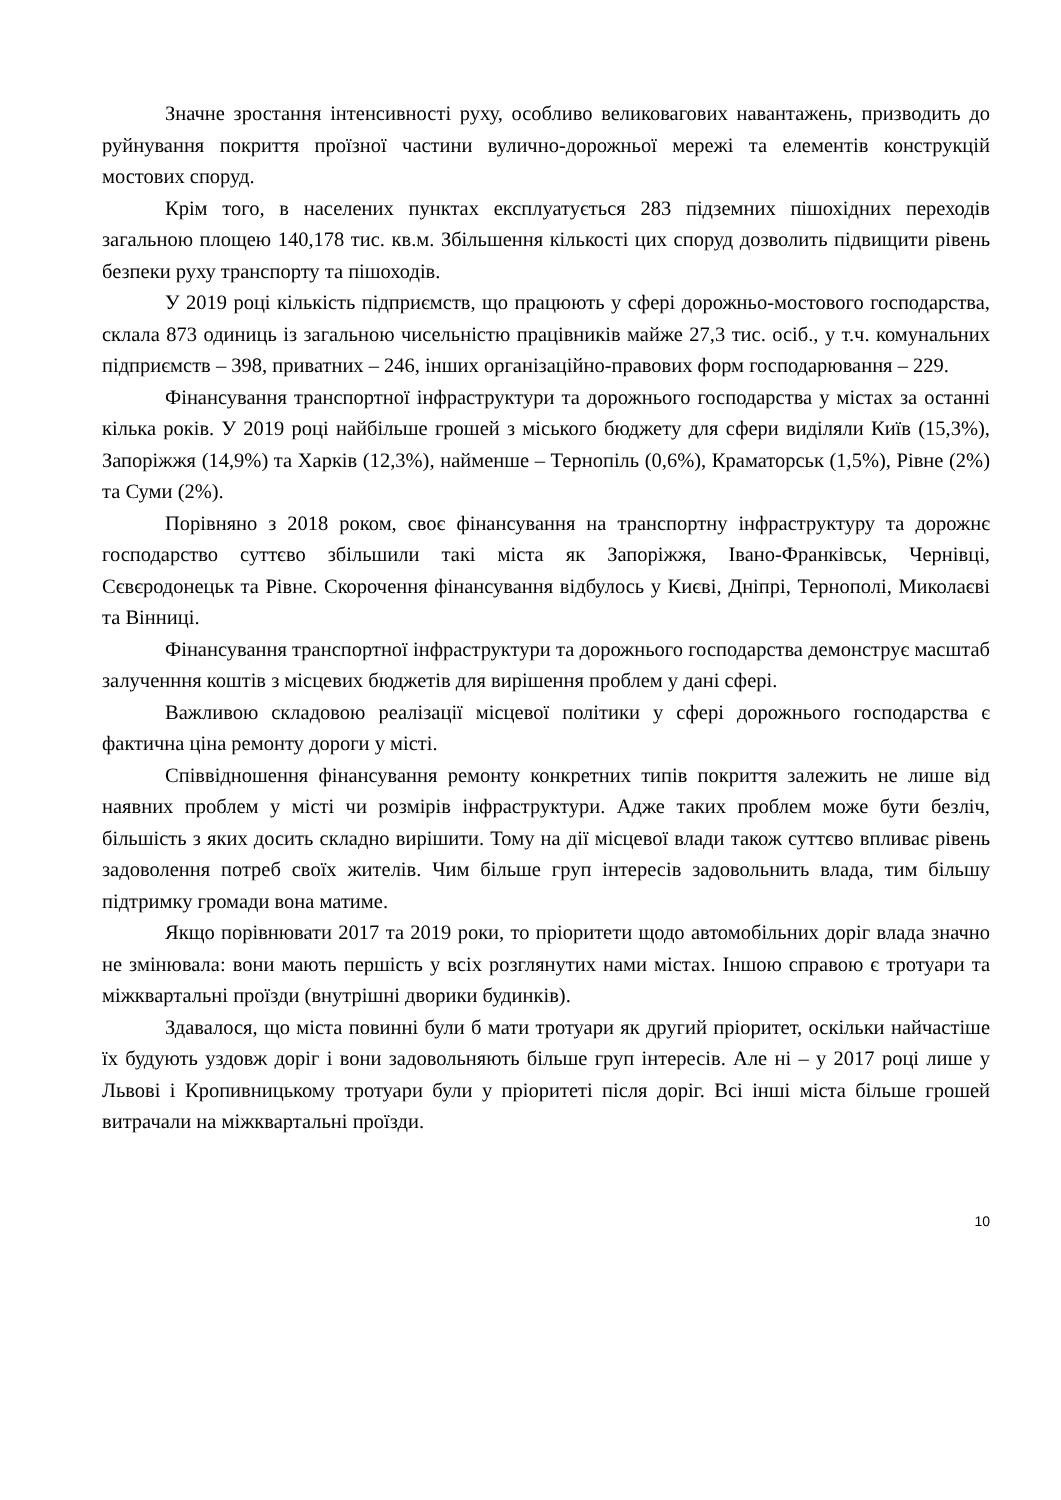Значне зростання інтенсивності руху, особливо великовагових навантажень, призводить до руйнування покриття проїзної частини вулично-дорожньої мережі та елементів конструкцій мостових споруд.
Крім того, в населених пунктах експлуатується 283 підземних пішохідних переходів загальною площею 140,178 тис. кв.м. Збільшення кількості цих споруд дозволить підвищити рівень безпеки руху транспорту та пішоходів.
У 2019 році кількість підприємств, що працюють у сфері дорожньо-мостового господарства, склала 873 одиниць із загальною чисельністю працівників майже 27,3 тис. осіб., у т.ч. комунальних підприємств – 398, приватних – 246, інших організаційно-правових форм господарювання – 229.
Фінансування транспортної інфраструктури та дорожнього господарства у містах за останні кілька років. У 2019 році найбільше грошей з міського бюджету для сфери виділяли Київ (15,3%), Запоріжжя (14,9%) та Харків (12,3%), найменше – Тернопіль (0,6%), Краматорськ (1,5%), Рівне (2%) та Суми (2%).
Порівняно з 2018 роком, своє фінансування на транспортну інфраструктуру та дорожнє господарство суттєво збільшили такі міста як Запоріжжя, Івано-Франківськ, Чернівці, Сєвєродонецьк та Рівне. Скорочення фінансування відбулось у Києві, Дніпрі, Тернополі, Миколаєві та Вінниці.
Фінансування транспортної інфраструктури та дорожнього господарства демонструє масштаб залученння коштів з місцевих бюджетів для вирішення проблем у дані сфері.
Важливою складовою реалізації місцевої політики у сфері дорожнього господарства є фактична ціна ремонту дороги у місті.
Співвідношення фінансування ремонту конкретних типів покриття залежить не лише від наявних проблем у місті чи розмірів інфраструктури. Адже таких проблем може бути безліч, більшість з яких досить складно вирішити. Тому на дії місцевої влади також суттєво впливає рівень задоволення потреб своїх жителів. Чим більше груп інтересів задовольнить влада, тим більшу підтримку громади вона матиме.
Якщо порівнювати 2017 та 2019 роки, то пріоритети щодо автомобільних доріг влада значно не змінювала: вони мають першість у всіх розглянутих нами містах. Іншою справою є тротуари та міжквартальні проїзди (внутрішні дворики будинків).
Здавалося, що міста повинні були б мати тротуари як другий пріоритет, оскільки найчастіше їх будують уздовж доріг і вони задовольняють більше груп інтересів. Але ні – у 2017 році лише у Львові і Кропивницькому тротуари були у пріоритеті після доріг. Всі інші міста більше грошей витрачали на міжквартальні проїзди.
10